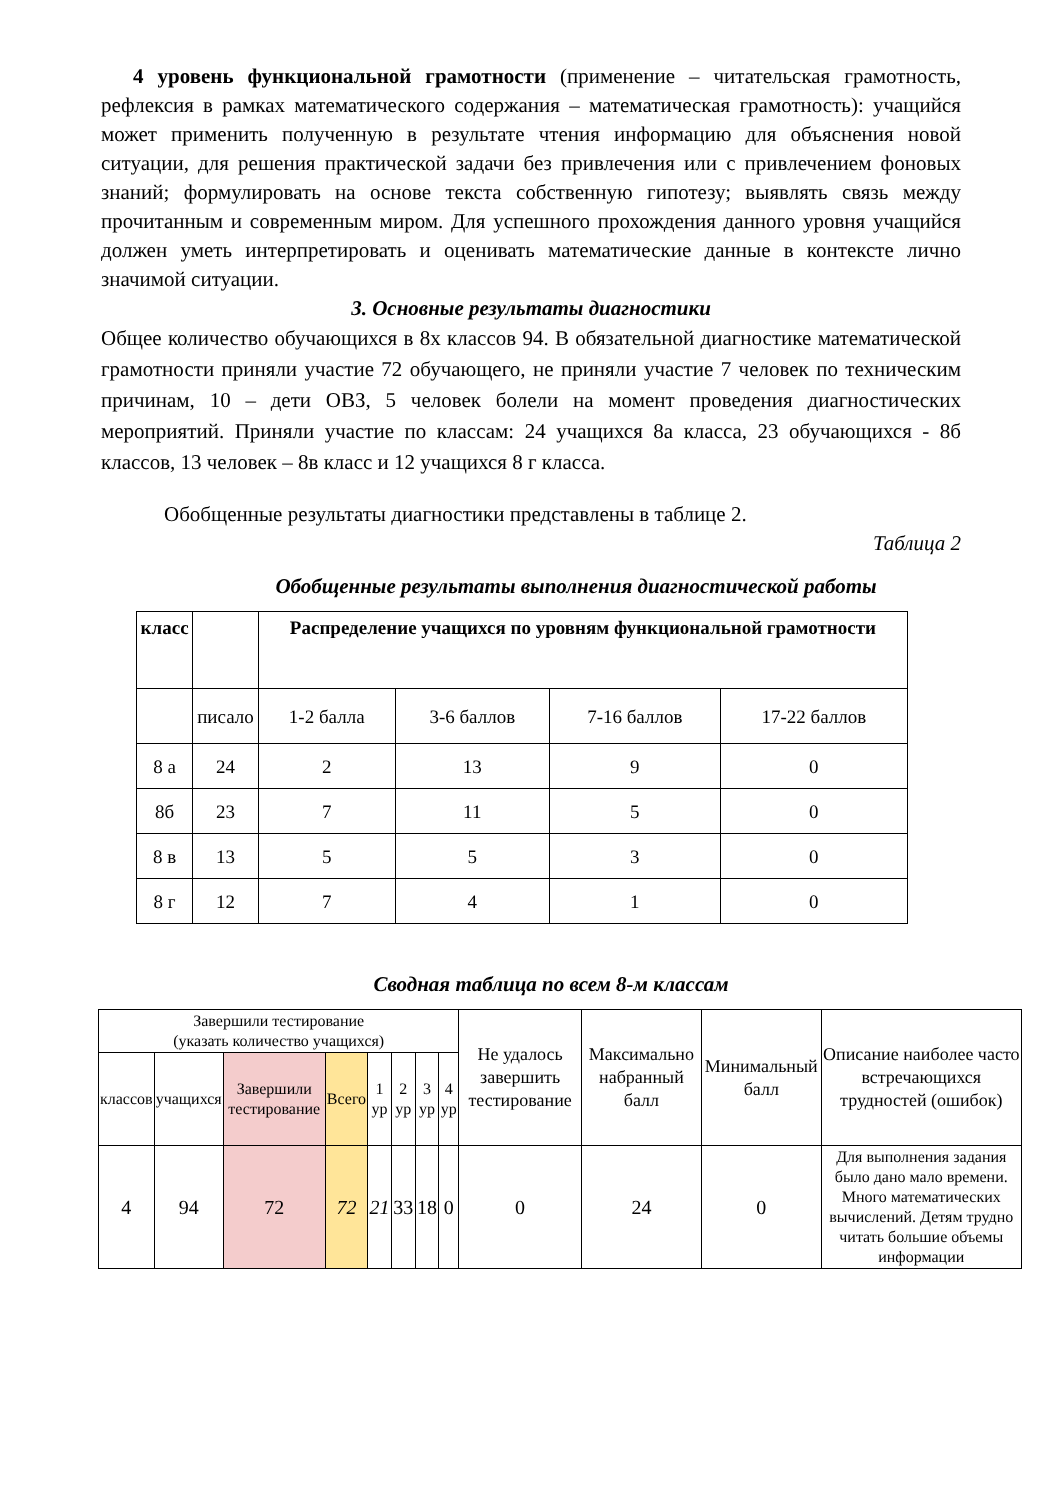4 уровень функциональной грамотности (применение – читательская грамотность, рефлексия в рамках математического содержания – математическая грамотность): учащийся может применить полученную в результате чтения информацию для объяснения новой ситуации, для решения практической задачи без привлечения или с привлечением фоновых знаний; формулировать на основе текста собственную гипотезу; выявлять связь между прочитанным и современным миром. Для успешного прохождения данного уровня учащийся должен уметь интерпретировать и оценивать математические данные в контексте лично значимой ситуации.
3. Основные результаты диагностики
Общее количество обучающихся в 8х классов 94. В обязательной диагностике математической грамотности приняли участие 72 обучающего, не приняли участие 7 человек по техническим причинам, 10 – дети ОВЗ, 5 человек болели на момент проведения диагностических мероприятий. Приняли участие по классам: 24 учащихся 8а класса, 23 обучающихся - 8б классов, 13 человек – 8в класс и 12 учащихся 8 г класса.
Обобщенные результаты диагностики представлены в таблице 2.
Таблица 2
Обобщенные результаты выполнения диагностической работы
| класс | | Распределение учащихся по уровням функциональной грамотности | | | |
| --- | --- | --- | --- | --- | --- |
| | писало | 1-2 балла | 3-6 баллов | 7-16 баллов | 17-22 баллов |
| 8 а | 24 | 2 | 13 | 9 | 0 |
| 8б | 23 | 7 | 11 | 5 | 0 |
| 8 в | 13 | 5 | 5 | 3 | 0 |
| 8 г | 12 | 7 | 4 | 1 | 0 |
Сводная таблица по всем 8-м классам
| Завершили тестирование (указать количество учащихся) | | | | | | | | Не удалось завершить тестирование | Максимально набранный балл | Минимальный балл | Описание наиболее часто встречающихся трудностей (ошибок) |
| классов | учащихся | Завершили тестирование | Всего | 1 ур | 2 ур | 3 ур | 4 ур | | | | |
| 4 | 94 | 72 | 72 | 21 | 33 | 18 | 0 | 0 | 24 | 0 | Для выполнения задания было дано мало времени. Много математических вычислений. Детям трудно читать большие объемы информации |